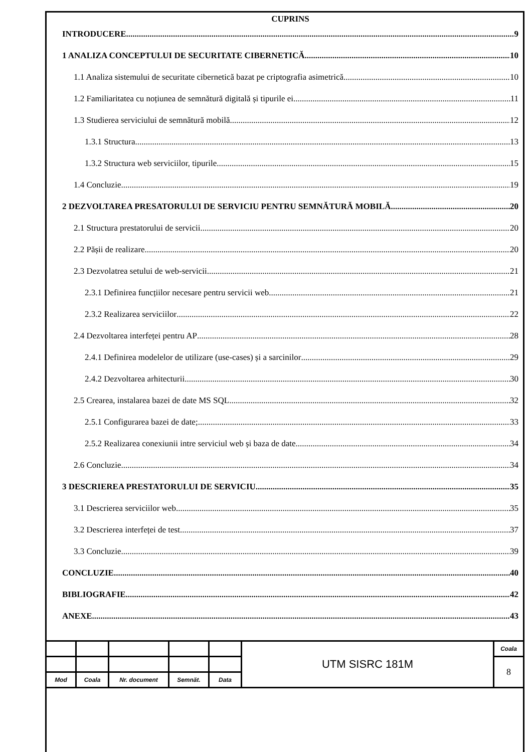CUPRINS
INTRODUCERE 9
1 ANALIZA CONCEPTULUI DE SECURITATE CIBERNETICĂ 10
1.1 Analiza sistemului de securitate cibernetică bazat pe criptografia asimetrică 10
1.2 Familiaritatea cu noțiunea de semnătură digitală și tipurile ei 11
1.3 Studierea serviciului de semnătură mobilă 12
1.3.1 Structura 13
1.3.2 Structura web serviciilor, tipurile 15
1.4 Concluzie 19
2 DEZVOLTAREA PRESATORULUI DE SERVICIU PENTRU SEMNĂTURĂ MOBILĂ 20
2.1 Structura prestatorului de servicii 20
2.2 Pășii de realizare 20
2.3 Dezvolatrea setului de web-servicii 21
2.3.1 Definirea funcțiilor necesare pentru servicii web 21
2.3.2 Realizarea serviciilor 22
2.4 Dezvoltarea interfeței pentru AP 28
2.4.1 Definirea modelelor de utilizare (use-cases) și a sarcinilor 29
2.4.2 Dezvoltarea arhitecturii 30
2.5 Crearea, instalarea bazei de date MS SQL 32
2.5.1 Configurarea bazei de date; 33
2.5.2 Realizarea conexiunii intre serviciul web și baza de date 34
2.6 Concluzie 34
3 DESCRIEREA PRESTATORULUI DE SERVICIU 35
3.1 Descrierea serviciilor web 35
3.2 Descrierea interfeței de test 37
3.3 Concluzie 39
CONCLUZIE 40
BIBLIOGRAFIE 42
ANEXE 43
| | | | | | UTM SISRC 181M | Coala |
| | | | | | | 8 |
| Mod | Coala | Nr. document | Semnăt. | Data | | |